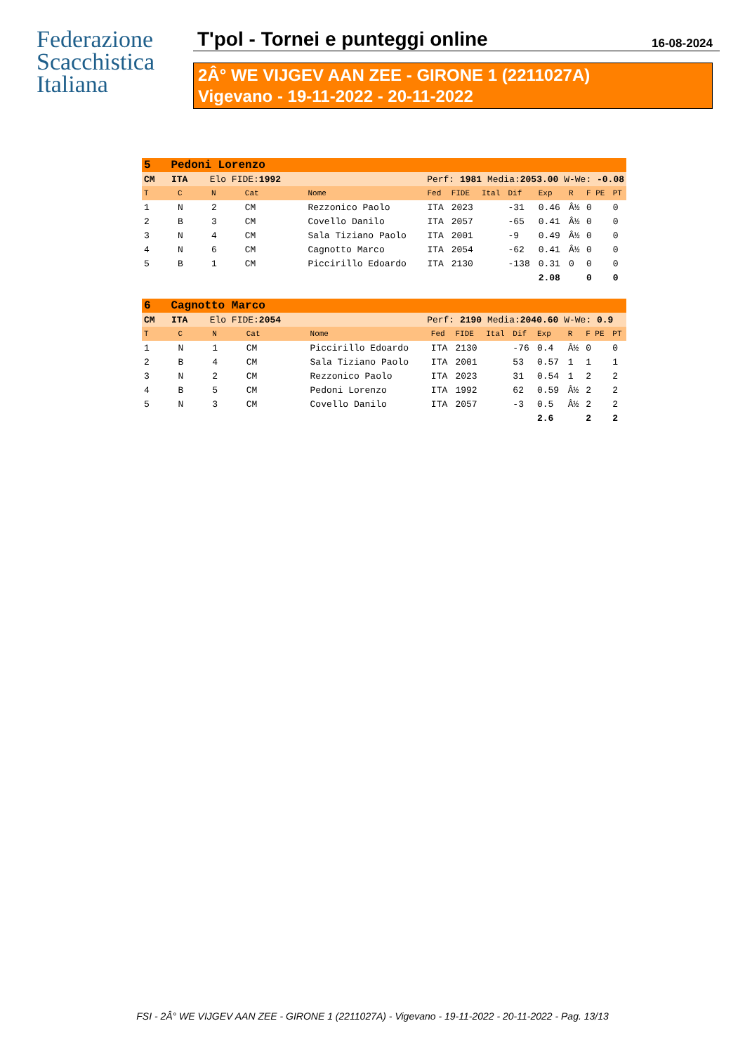Federazione
Scacchistica
Italiana
T'pol - Tornei e punteggi online
16-08-2024
2Â° WE VIJGEV AAN ZEE - GIRONE 1 (2211027A)
Vigevano - 19-11-2022 - 20-11-2022
| 5 Pedoni Lorenzo | | | | | | | | | | | | |
| CM ITA Elo FIDE: 1992 | | | | Perf: 1981 Media: 2053.00 W-We: -0.08 | | | | | | | | |
| T | C | N | Cat | Nome | Fed | FIDE | Ital | Dif | Exp | R | F PE | PT |
| 1 | N | 2 | CM | Rezzonico Paolo | ITA | 2023 | | -31 | 0.46 | Â½ | 0 | 0 |
| 2 | B | 3 | CM | Covello Danilo | ITA | 2057 | | -65 | 0.41 | Â½ | 0 | 0 |
| 3 | N | 4 | CM | Sala Tiziano Paolo | ITA | 2001 | | -9 | 0.49 | Â½ | 0 | 0 |
| 4 | N | 6 | CM | Cagnotto Marco | ITA | 2054 | | -62 | 0.41 | Â½ | 0 | 0 |
| 5 | B | 1 | CM | Piccirillo Edoardo | ITA | 2130 | | -138 | 0.31 | 0 | 0 | 0 |
| | | | | | | | | | 2.08 | | 0 | 0 |
| 6 Cagnotto Marco | | | | | | | | | | | | |
| CM ITA Elo FIDE: 2054 | | | | Perf: 2190 Media: 2040.60 W-We: 0.9 | | | | | | | | |
| T | C | N | Cat | Nome | Fed | FIDE | Ital | Dif | Exp | R | F PE | PT |
| 1 | N | 1 | CM | Piccirillo Edoardo | ITA | 2130 | | -76 | 0.4 | Â½ | 0 | 0 |
| 2 | B | 4 | CM | Sala Tiziano Paolo | ITA | 2001 | | 53 | 0.57 | 1 | 1 | 1 |
| 3 | N | 2 | CM | Rezzonico Paolo | ITA | 2023 | | 31 | 0.54 | 1 | 2 | 2 |
| 4 | B | 5 | CM | Pedoni Lorenzo | ITA | 1992 | | 62 | 0.59 | Â½ | 2 | 2 |
| 5 | N | 3 | CM | Covello Danilo | ITA | 2057 | | -3 | 0.5 | Â½ | 2 | 2 |
| | | | | | | | | | 2.6 | | 2 | 2 |
FSI - 2Â° WE VIJGEV AAN ZEE - GIRONE 1 (2211027A) - Vigevano - 19-11-2022 - 20-11-2022 - Pag. 13/13